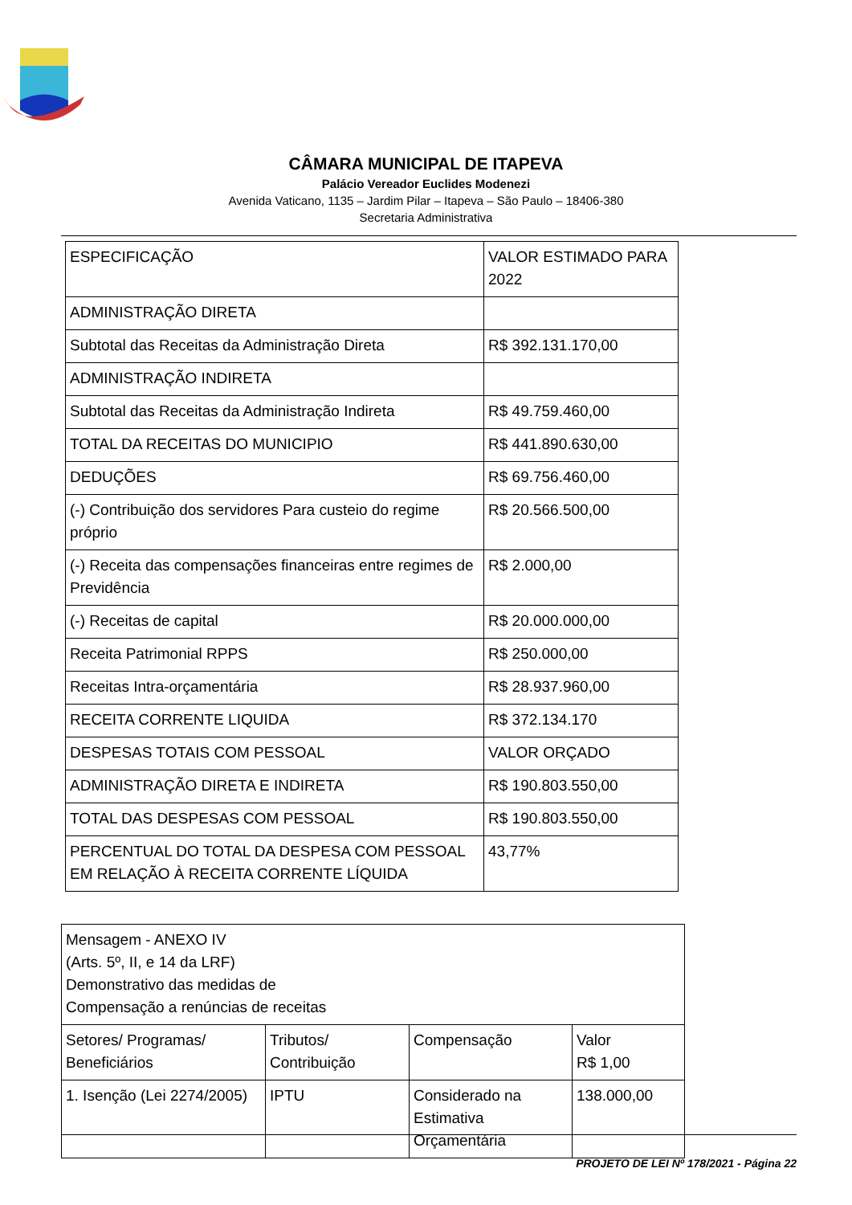CÂMARA MUNICIPAL DE ITAPEVA
Palácio Vereador Euclides Modenezi
Avenida Vaticano, 1135 – Jardim Pilar – Itapeva – São Paulo – 18406-380
Secretaria Administrativa
| ESPECIFICAÇÃO | VALOR ESTIMADO PARA 2022 |
| ADMINISTRAÇÃO DIRETA | |
| Subtotal das Receitas da Administração Direta | R$ 392.131.170,00 |
| ADMINISTRAÇÃO INDIRETA | |
| Subtotal das Receitas da Administração Indireta | R$ 49.759.460,00 |
| TOTAL DA RECEITAS DO MUNICIPIO | R$ 441.890.630,00 |
| DEDUÇÕES | R$ 69.756.460,00 |
| (-) Contribuição dos servidores Para custeio do regime próprio | R$ 20.566.500,00 |
| (-) Receita das compensações financeiras entre regimes de Previdência | R$ 2.000,00 |
| (-) Receitas de capital | R$ 20.000.000,00 |
| Receita Patrimonial RPPS | R$ 250.000,00 |
| Receitas Intra-orçamentária | R$ 28.937.960,00 |
| RECEITA CORRENTE LIQUIDA | R$ 372.134.170 |
| DESPESAS TOTAIS COM PESSOAL | VALOR ORÇADO |
| ADMINISTRAÇÃO DIRETA E INDIRETA | R$ 190.803.550,00 |
| TOTAL DAS DESPESAS COM PESSOAL | R$ 190.803.550,00 |
| PERCENTUAL DO TOTAL DA DESPESA COM PESSOAL EM RELAÇÃO À RECEITA CORRENTE LÍQUIDA | 43,77% |
| Mensagem - ANEXO IV (Arts. 5º, II, e 14 da LRF) Demonstrativo das medidas de Compensação a renúncias de receitas | | | |
| Setores/ Programas/ Beneficiários | Tributos/ Contribuição | Compensação | Valor R$ 1,00 |
| 1. Isenção (Lei 2274/2005) | IPTU | Considerado na Estimativa Orçamentária | 138.000,00 |
PROJETO DE LEI Nº 178/2021 - Página 22